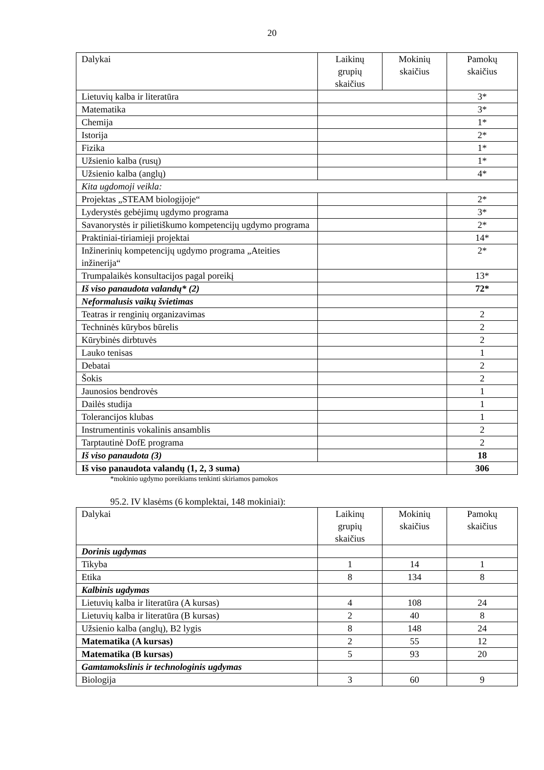20
| Dalykai | Laikinų grupių skaičius | Mokinių skaičius | Pamokų skaičius |
| --- | --- | --- | --- |
| Lietuvių kalba ir literatūra | | | 3* |
| Matematika | | | 3* |
| Chemija | | | 1* |
| Istorija | | | 2* |
| Fizika | | | 1* |
| Užsienio kalba (rusų) | | | 1* |
| Užsienio kalba (anglų) | | | 4* |
| Kita ugdomoji veikla: | | | |
| Projektas „STEAM biologijoje“ | | | 2* |
| Lyderystės gebėjimų ugdymo programa | | | 3* |
| Savanorystės ir pilietiškumo kompetencijų ugdymo programa | | | 2* |
| Praktiniai-tiriamieji projektai | | | 14* |
| Inžinerinių kompetencijų ugdymo programa „Ateities inžinerija“ | | | 2* |
| Trumpalaikės konsultacijos pagal poreikį | | | 13* |
| Iš viso panaudota valandų* (2) | | | 72* |
| Neformalusis vaikų švietimas | | | |
| Teatras ir renginių organizavimas | | | 2 |
| Techninės kūrybos būrelis | | | 2 |
| Kūrybinės dirbtuvės | | | 2 |
| Lauko tenisas | | | 1 |
| Debatai | | | 2 |
| Šokis | | | 2 |
| Jaunosios bendrovės | | | 1 |
| Dailės studija | | | 1 |
| Tolerancijos klubas | | | 1 |
| Instrumentinis vokalinis ansamblis | | | 2 |
| Tarptautinė DofE programa | | | 2 |
| Iš viso panaudota (3) | | | 18 |
| Iš viso panaudota valandų (1, 2, 3 suma) | | | 306 |
*mokinio ugdymo poreikiams tenkinti skiriamos pamokos
95.2. IV klasėms (6 komplektai, 148 mokiniai):
| Dalykai | Laikinų grupių skaičius | Mokinių skaičius | Pamokų skaičius |
| --- | --- | --- | --- |
| Dorinis ugdymas | | | |
| Tikyba | 1 | 14 | 1 |
| Etika | 8 | 134 | 8 |
| Kalbinis ugdymas | | | |
| Lietuvių kalba ir literatūra (A kursas) | 4 | 108 | 24 |
| Lietuvių kalba ir literatūra (B kursas) | 2 | 40 | 8 |
| Užsienio kalba (anglų), B2 lygis | 8 | 148 | 24 |
| Matematika (A kursas) | 2 | 55 | 12 |
| Matematika (B kursas) | 5 | 93 | 20 |
| Gamtamokslinis ir technologinis ugdymas | | | |
| Biologija | 3 | 60 | 9 |